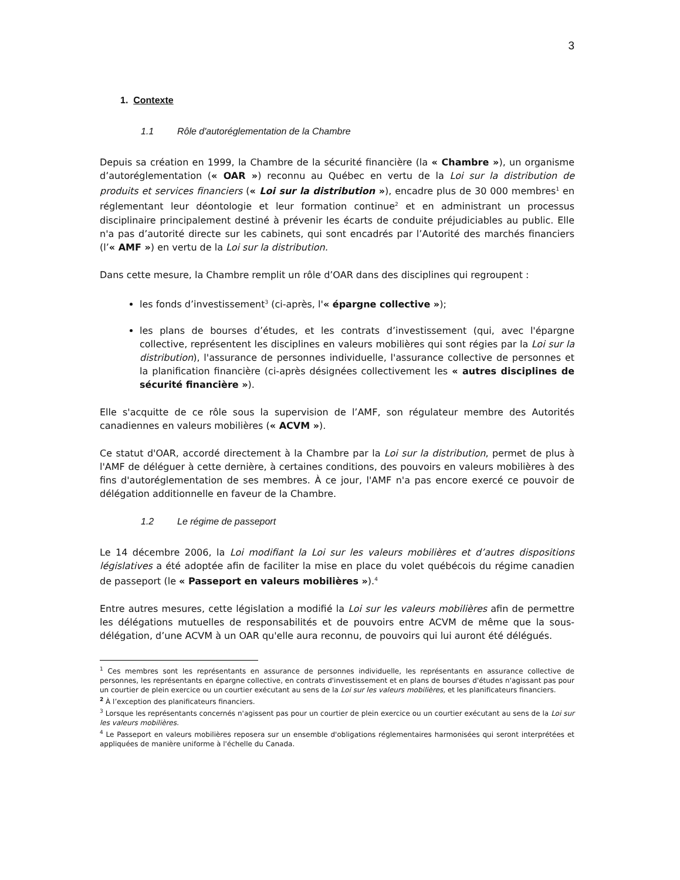3
1. Contexte
1.1 Rôle d'autoréglementation de la Chambre
Depuis sa création en 1999, la Chambre de la sécurité financière (la « Chambre »), un organisme d’autoréglementation (« OAR ») reconnu au Québec en vertu de la Loi sur la distribution de produits et services financiers (« Loi sur la distribution »), encadre plus de 30 000 membres<sup>1</sup> en réglementant leur déontologie et leur formation continue<sup>2</sup> et en administrant un processus disciplinaire principalement destiné à prévenir les écarts de conduite préjudiciables au public. Elle n'a pas d’autorité directe sur les cabinets, qui sont encadrés par l’Autorité des marchés financiers (l’« AMF ») en vertu de la Loi sur la distribution.
Dans cette mesure, la Chambre remplit un rôle d’OAR dans des disciplines qui regroupent :
les fonds d’investissement<sup>3</sup> (ci-après, l'« épargne collective »);
les plans de bourses d’études, et les contrats d’investissement (qui, avec l'épargne collective, représentent les disciplines en valeurs mobilières qui sont régies par la Loi sur la distribution), l'assurance de personnes individuelle, l'assurance collective de personnes et la planification financière (ci-après désignées collectivement les « autres disciplines de sécurité financière »).
Elle s'acquitte de ce rôle sous la supervision de l’AMF, son régulateur membre des Autorités canadiennes en valeurs mobilières (« ACVM »).
Ce statut d'OAR, accordé directement à la Chambre par la Loi sur la distribution, permet de plus à l'AMF de déléguer à cette dernière, à certaines conditions, des pouvoirs en valeurs mobilières à des fins d'autoréglementation de ses membres. À ce jour, l'AMF n'a pas encore exercé ce pouvoir de délégation additionnelle en faveur de la Chambre.
1.2 Le régime de passeport
Le 14 décembre 2006, la Loi modifiant la Loi sur les valeurs mobilières et d’autres dispositions législatives a été adoptée afin de faciliter la mise en place du volet québécois du régime canadien de passeport (le « Passeport en valeurs mobilières »).<sup>4</sup>
Entre autres mesures, cette législation a modifié la Loi sur les valeurs mobilières afin de permettre les délégations mutuelles de responsabilités et de pouvoirs entre ACVM de même que la sous-délégation, d’une ACVM à un OAR qu'elle aura reconnu, de pouvoirs qui lui auront été délégués.
<sup>1</sup> Ces membres sont les représentants en assurance de personnes individuelle, les représentants en assurance collective de personnes, les représentants en épargne collective, en contrats d'investissement et en plans de bourses d'études n'agissant pas pour un courtier de plein exercice ou un courtier exécutant au sens de la Loi sur les valeurs mobilières, et les planificateurs financiers.
<sup>2</sup> À l’exception des planificateurs financiers.
<sup>3</sup> Lorsque les représentants concernés n'agissent pas pour un courtier de plein exercice ou un courtier exécutant au sens de la Loi sur les valeurs mobilières.
<sup>4</sup> Le Passeport en valeurs mobilières reposera sur un ensemble d'obligations réglementaires harmonisées qui seront interprétées et appliquées de manière uniforme à l'échelle du Canada.